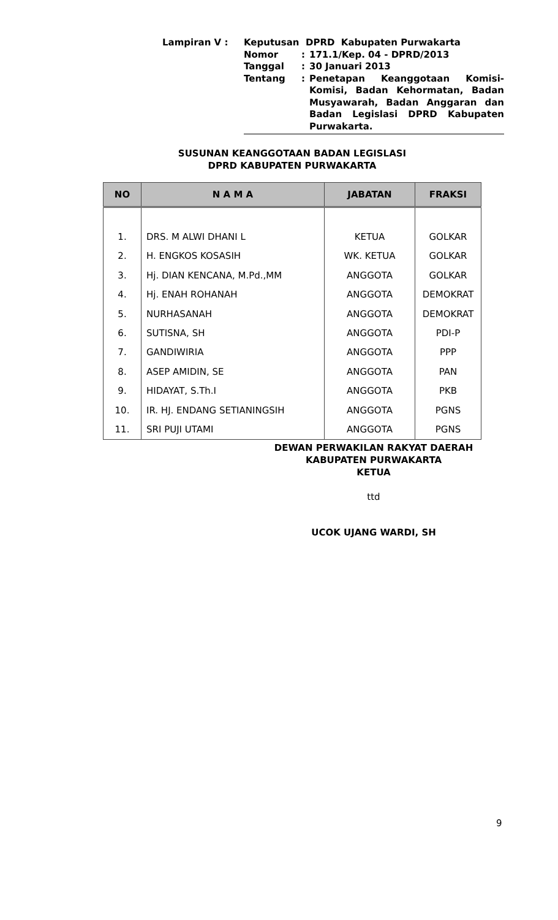| Lampiran V : | Keputusan DPRD Kabupaten Purwakarta | | |
| | Nomor | : | 171.1/Kep. 04 - DPRD/2013 |
| | Tanggal | : | 30 Januari 2013 |
| | Tentang | : | Penetapan Keanggotaan Komisi-Komisi, Badan Kehormatan, Badan Musyawarah, Badan Anggaran dan Badan Legislasi DPRD Kabupaten Purwakarta. |
SUSUNAN KEANGGOTAAN BADAN LEGISLASI
DPRD KABUPATEN PURWAKARTA
| NO | N A M A | JABATAN | FRAKSI |
| --- | --- | --- | --- |
| 1. | DRS. M ALWI DHANI L | KETUA | GOLKAR |
| 2. | H. ENGKOS KOSASIH | WK. KETUA | GOLKAR |
| 3. | Hj. DIAN KENCANA, M.Pd.,MM | ANGGOTA | GOLKAR |
| 4. | Hj. ENAH ROHANAH | ANGGOTA | DEMOKRAT |
| 5. | NURHASANAH | ANGGOTA | DEMOKRAT |
| 6. | SUTISNA, SH | ANGGOTA | PDI-P |
| 7. | GANDIWIRIA | ANGGOTA | PPP |
| 8. | ASEP AMIDIN, SE | ANGGOTA | PAN |
| 9. | HIDAYAT, S.Th.I | ANGGOTA | PKB |
| 10. | IR. HJ. ENDANG SETIANINGSIH | ANGGOTA | PGNS |
| 11. | SRI PUJI UTAMI | ANGGOTA | PGNS |
DEWAN PERWAKILAN RAKYAT DAERAH
KABUPATEN PURWAKARTA
KETUA
ttd
UCOK UJANG WARDI, SH
9